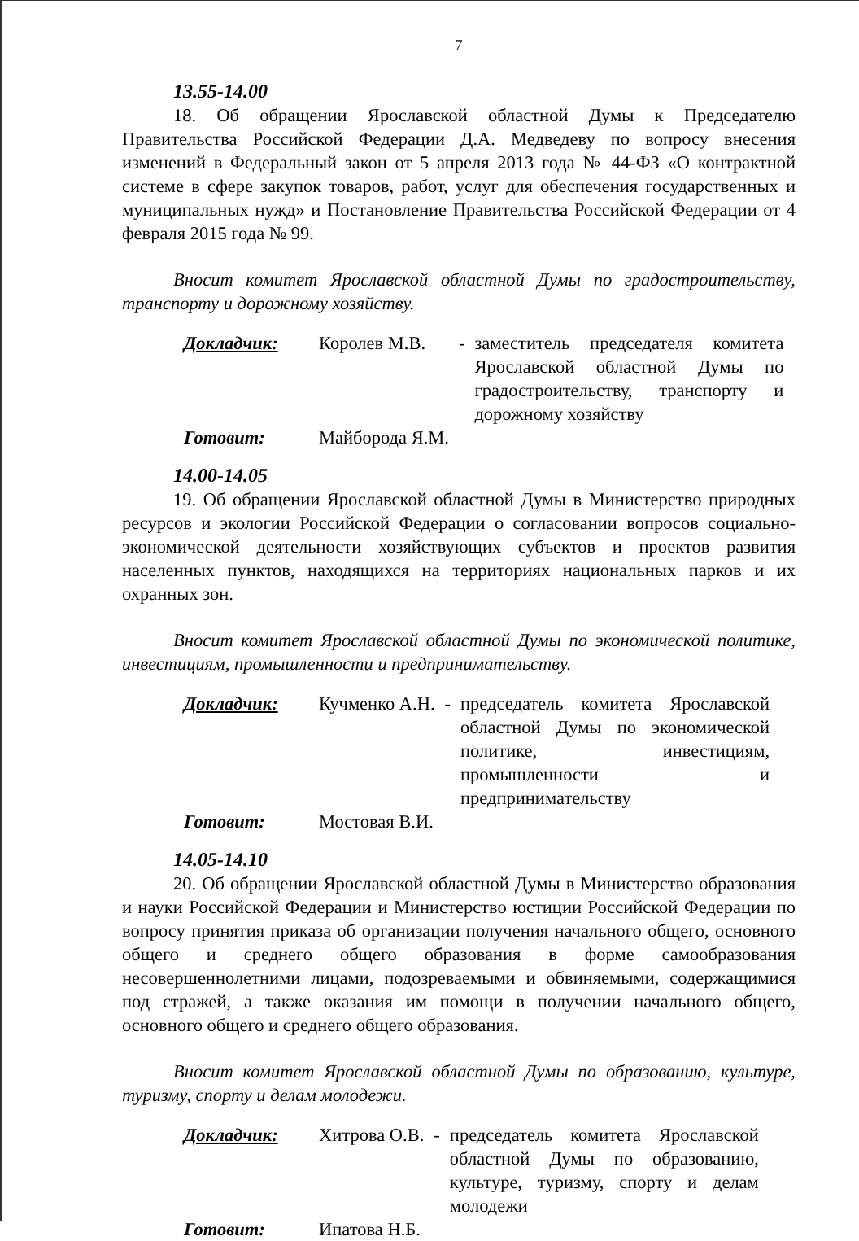7
13.55-14.00
18. Об обращении Ярославской областной Думы к Председателю Правительства Российской Федерации Д.А. Медведеву по вопросу внесения изменений в Федеральный закон от 5 апреля 2013 года № 44-ФЗ «О контрактной системе в сфере закупок товаров, работ, услуг для обеспечения государственных и муниципальных нужд» и Постановление Правительства Российской Федерации от 4 февраля 2015 года № 99.
Вносит комитет Ярославской областной Думы по градостроительству, транспорту и дорожному хозяйству.
| Докладчик: | Королев М.В. | - | заместитель председателя комитета Ярославской областной Думы по градостроительству, транспорту и дорожному хозяйству |
| Готовит: | Майборода Я.М. | | |
14.00-14.05
19. Об обращении Ярославской областной Думы в Министерство природных ресурсов и экологии Российской Федерации о согласовании вопросов социально-экономической деятельности хозяйствующих субъектов и проектов развития населенных пунктов, находящихся на территориях национальных парков и их охранных зон.
Вносит комитет Ярославской областной Думы по экономической политике, инвестициям, промышленности и предпринимательству.
| Докладчик: | Кучменко А.Н. | - | председатель комитета Ярославской областной Думы по экономической политике, инвестициям, промышленности и предпринимательству |
| Готовит: | Мостовая В.И. | | |
14.05-14.10
20. Об обращении Ярославской областной Думы в Министерство образования и науки Российской Федерации и Министерство юстиции Российской Федерации по вопросу принятия приказа об организации получения начального общего, основного общего и среднего общего образования в форме самообразования несовершеннолетними лицами, подозреваемыми и обвиняемыми, содержащимися под стражей, а также оказания им помощи в получении начального общего, основного общего и среднего общего образования.
Вносит комитет Ярославской областной Думы по образованию, культуре, туризму, спорту и делам молодежи.
| Докладчик: | Хитрова О.В. | - | председатель комитета Ярославской областной Думы по образованию, культуре, туризму, спорту и делам молодежи |
| Готовит: | Ипатова Н.Б. | | |